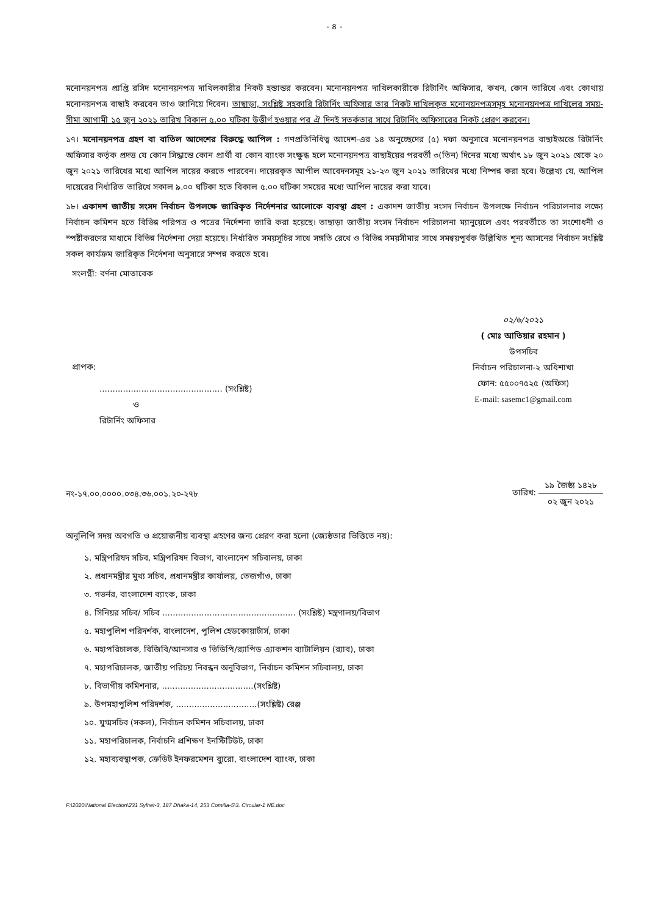- ৪ -
মনোনয়নপত্র প্রাপ্তি রসিদ মনোনয়নপত্র দাখিলকারীর নিকট হস্তান্তর করবেন। মনোনয়নপত্র দাখিলকারীকে রিটার্নিং অফিসার, কখন, কোন তারিখে এবং কোথায় মনোনয়নপত্র বাছাই করবেন তাও জানিয়ে দিবেন। তাছাড়া, সংশ্লিষ্ট সহকারি রিটার্নিং অফিসার তার নিকট দাখিলকৃত মনোনয়নপত্রসমূহ মনোনয়নপত্র দাখিলের সময়-সীমা আগামী ১৫ জুন ২০২১ তারিখ বিকাল ৫.০০ ঘটিকা উত্তীর্ণ হওয়ার পর ঐ দিনই সতর্কতার সাথে রিটার্নিং অফিসারের নিকট প্রেরণ করবেন।
১৭। মনোনয়নপত্র গ্রহণ বা বাতিল আদেশের বিরুদ্ধে আপিল : গণপ্রতিনিধিত্ব আদেশ-এর ১৪ অনুচ্ছেদের (৫) দফা অনুসারে মনোনয়নপত্র বাছাইঅন্তে রিটার্নিং অফিসার কর্তৃক প্রদত্ত যে কোন সিদ্ধান্তে কোন প্রার্থী বা কোন ব্যাংক সংক্ষুব্ধ হলে মনোনয়নপত্র বাছাইয়ের পরবর্তী ৩(তিন) দিনের মধ্যে অর্থাৎ ১৮ জুন ২০২১ থেকে ২০ জুন ২০২১ তারিখের মধ্যে আপিল দায়ের করতে পারবেন। দায়েরকৃত আপীল আবেদনসমূহ ২১-২৩ জুন ২০২১ তারিখের মধ্যে নিষ্পন্ন করা হবে। উল্লেখ্য যে, আপিল দায়েরের নির্ধারিত তারিখে সকাল ৯.০০ ঘটিকা হতে বিকাল ৫.০০ ঘটিকা সময়ের মধ্যে আপিল দায়ের করা যাবে।
১৮। একাদশ জাতীয় সংসদ নির্বাচন উপলক্ষে জারিকৃত নির্দেশনার আলোকে ব্যবস্থা গ্রহণ : একাদশ জাতীয় সংসদ নির্বাচন উপলক্ষে নির্বাচন পরিচালনার লক্ষ্যে নির্বাচন কমিশন হতে বিভিন্ন পরিপত্র ও পত্রের নির্দেশনা জারি করা হয়েছে। তাছাড়া জাতীয় সংসদ নির্বাচন পরিচালনা ম্যানুয়েলে এবং পরবর্তীতে তা সংশোধনী ও স্পষ্টীকরণের মাধ্যমে বিভিন্ন নির্দেশনা দেয়া হয়েছে। নির্ধারিত সময়সূচির সাথে সঙ্গতি রেখে ও বিভিন্ন সময়সীমার সাথে সমন্বয়পূর্বক উল্লিখিত শূন্য আসনের নির্বাচন সংশ্লিষ্ট সকল কার্যক্রম জারিকৃত নির্দেশনা অনুসারে সম্পন্ন করতে হবে।
সংলগ্নী: বর্ণনা মোতাবেক
০২/৬/২০২১
( মোঃ আতিয়ার রহমান )
উপসচিব
নির্বাচন পরিচালনা-২ অধিশাখা
ফোন: ৫৫০০৭৫২৫ (অফিস)
E-mail: sasemc1@gmail.com
প্রাপক:
............................................... (সংশ্লিষ্ট)
ও
রিটার্নিং অফিসার
নং-১৭.০০.০০০০.০৩৪.৩৬.০০১.২০-২৭৮
তারিখ: ১৯ জৈষ্ঠ্য ১৪২৮ ০২ জুন ২০২১
অনুলিপি সদয় অবগতি ও প্রয়োজনীয় ব্যবস্থা গ্রহণের জন্য প্রেরণ করা হলো (জ্যেষ্ঠতার ভিত্তিতে নয়):
১. মন্ত্রিপরিষদ সচিব, মন্ত্রিপরিষদ বিভাগ, বাংলাদেশ সচিবালয়, ঢাকা
২. প্রধানমন্ত্রীর মুখ্য সচিব, প্রধানমন্ত্রীর কার্যালয়, তেজগাঁও, ঢাকা
৩. গভর্নর, বাংলাদেশ ব্যাংক, ঢাকা
৪. সিনিয়র সচিব/ সচিব ................................................... (সংশ্লিষ্ট) মন্ত্রণালয়/বিভাগ
৫. মহাপুলিশ পরিদর্শক, বাংলাদেশ, পুলিশ হেডকোয়ার্টার্স, ঢাকা
৬. মহাপরিচালক, বিজিবি/আনসার ও ভিডিপি/র‍্যাপিড এ্যাকশন ব্যাটালিয়ন (র‍্যাব), ঢাকা
৭. মহাপরিচালক, জাতীয় পরিচয় নিবন্ধন অনুবিভাগ, নির্বাচন কমিশন সচিবালয়, ঢাকা
৮. বিভাগীয় কমিশনার, ...................................(সংশ্লিষ্ট)
৯. উপমহাপুলিশ পরিদর্শক, ...............................(সংশ্লিষ্ট) রেঞ্জ
১০. যুগ্মসচিব (সকল), নির্বাচন কমিশন সচিবালয়, ঢাকা
১১. মহাপরিচালক, নির্বাচনি প্রশিক্ষণ ইনস্টিটিউট, ঢাকা
১২. মহাব্যবস্থাপক, ক্রেডিট ইনফরমেশন ব্যুরো, বাংলাদেশ ব্যাংক, ঢাকা
F:\2020\National Election\231 Sylhet-3, 187 Dhaka-14, 253 Comilla-5\3. Circular-1 NE.doc